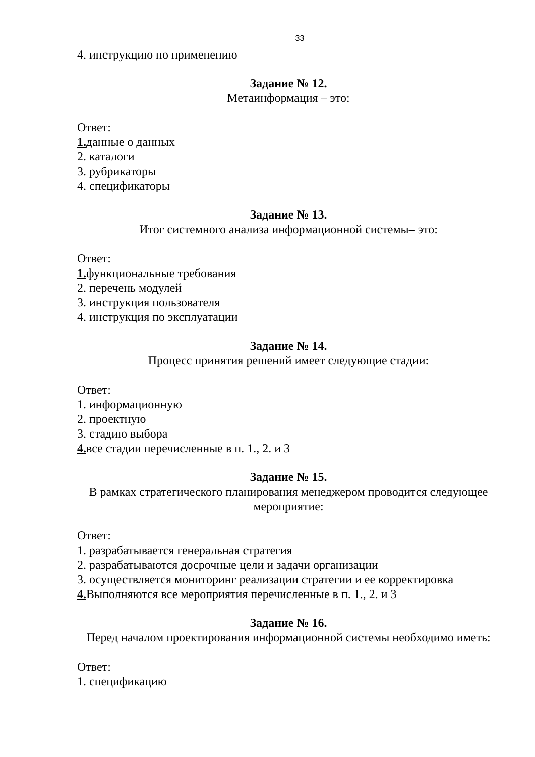33
4. инструкцию по применению
Задание № 12.
Метаинформация – это:
Ответ:
1. данные о данных
2. каталоги
3. рубрикаторы
4. спецификаторы
Задание № 13.
Итог системного анализа информационной системы– это:
Ответ:
1. функциональные требования
2. перечень модулей
3. инструкция пользователя
4. инструкция по эксплуатации
Задание № 14.
Процесс принятия решений имеет следующие стадии:
Ответ:
1. информационную
2. проектную
3. стадию выбора
4. все стадии перечисленные в п. 1., 2. и 3
Задание № 15.
В рамках стратегического планирования менеджером проводится следующее мероприятие:
Ответ:
1. разрабатывается генеральная стратегия
2. разрабатываются досрочные цели и задачи организации
3. осуществляется мониторинг реализации стратегии и ее корректировка
4. Выполняются все мероприятия перечисленные в п. 1., 2. и 3
Задание № 16.
Перед началом проектирования информационной системы необходимо иметь:
Ответ:
1. спецификацию